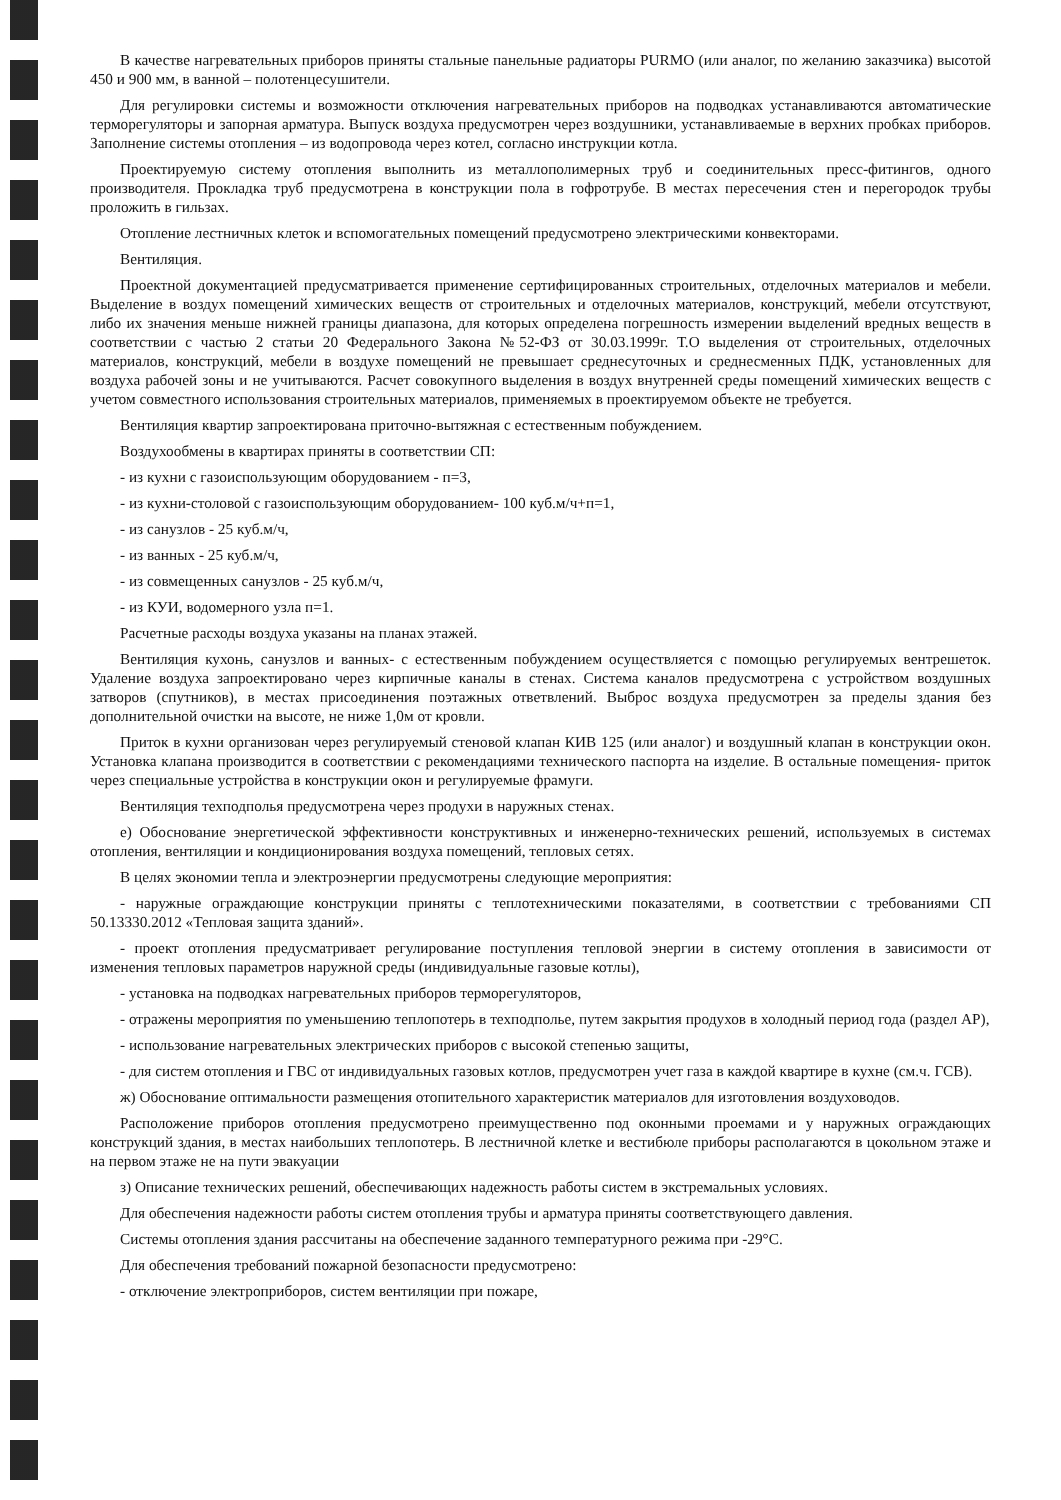В качестве нагревательных приборов приняты стальные панельные радиаторы PURMO (или аналог, по желанию заказчика) высотой 450 и 900 мм, в ванной – полотенцесушители.
Для регулировки системы и возможности отключения нагревательных приборов на подводках устанавливаются автоматические терморегуляторы и запорная арматура. Выпуск воздуха предусмотрен через воздушники, устанавливаемые в верхних пробках приборов. Заполнение системы отопления – из водопровода через котел, согласно инструкции котла.
Проектируемую систему отопления выполнить из металлополимерных труб и соединительных пресс-фитингов, одного производителя. Прокладка труб предусмотрена в конструкции пола в гофротрубе. В местах пересечения стен и перегородок трубы проложить в гильзах.
Отопление лестничных клеток и вспомогательных помещений предусмотрено электрическими конвекторами.
Вентиляция.
Проектной документацией предусматривается применение сертифицированных строительных, отделочных материалов и мебели. Выделение в воздух помещений химических веществ от строительных и отделочных материалов, конструкций, мебели отсутствуют, либо их значения меньше нижней границы диапазона, для которых определена погрешность измерении выделений вредных веществ в соответствии с частью 2 статьи 20 Федерального Закона №52-ФЗ от 30.03.1999г. Т.О выделения от строительных, отделочных материалов, конструкций, мебели в воздухе помещений не превышает среднесуточных и среднесменных ПДК, установленных для воздуха рабочей зоны и не учитываются. Расчет совокупного выделения в воздух внутренней среды помещений химических веществ с учетом совместного использования строительных материалов, применяемых в проектируемом объекте не требуется.
Вентиляция квартир запроектирована приточно-вытяжная с естественным побуждением.
Воздухообмены в квартирах приняты в соответствии СП:
- из кухни с газоиспользующим оборудованием - п=3,
- из кухни-столовой с газоиспользующим оборудованием- 100 куб.м/ч+п=1,
- из санузлов - 25 куб.м/ч,
- из ванных - 25 куб.м/ч,
- из совмещенных санузлов - 25 куб.м/ч,
- из КУИ, водомерного узла п=1.
Расчетные расходы воздуха указаны на планах этажей.
Вентиляция кухонь, санузлов и ванных- с естественным побуждением осуществляется с помощью регулируемых вентрешеток. Удаление воздуха запроектировано через кирпичные каналы в стенах. Система каналов предусмотрена с устройством воздушных затворов (спутников), в местах присоединения поэтажных ответвлений. Выброс воздуха предусмотрен за пределы здания без дополнительной очистки на высоте, не ниже 1,0м от кровли.
Приток в кухни организован через регулируемый стеновой клапан КИВ 125 (или аналог) и воздушный клапан в конструкции окон. Установка клапана производится в соответствии с рекомендациями технического паспорта на изделие. В остальные помещения- приток через специальные устройства в конструкции окон и регулируемые фрамуги.
Вентиляция техподполья предусмотрена через продухи в наружных стенах.
е) Обоснование энергетической эффективности конструктивных и инженерно-технических решений, используемых в системах отопления, вентиляции и кондиционирования воздуха помещений, тепловых сетях.
В целях экономии тепла и электроэнергии предусмотрены следующие мероприятия:
- наружные ограждающие конструкции приняты с теплотехническими показателями, в соответствии с требованиями СП 50.13330.2012 «Тепловая защита зданий».
- проект отопления предусматривает регулирование поступления тепловой энергии в систему отопления в зависимости от изменения тепловых параметров наружной среды (индивидуальные газовые котлы),
- установка на подводках нагревательных приборов терморегуляторов,
- отражены мероприятия по уменьшению теплопотерь в техподполье, путем закрытия продухов в холодный период года (раздел АР),
- использование нагревательных электрических приборов с высокой степенью защиты,
- для систем отопления и ГВС от индивидуальных газовых котлов, предусмотрен учет газа в каждой квартире в кухне (см.ч. ГСВ).
ж) Обоснование оптимальности размещения отопительного характеристик материалов для изготовления воздуховодов.
Расположение приборов отопления предусмотрено преимущественно под оконными проемами и у наружных ограждающих конструкций здания, в местах наибольших теплопотерь. В лестничной клетке и вестибюле приборы располагаются в цокольном этаже и на первом этаже не на пути эвакуации
з) Описание технических решений, обеспечивающих надежность работы систем в экстремальных условиях.
Для обеспечения надежности работы систем отопления трубы и арматура приняты соответствующего давления.
Системы отопления здания рассчитаны на обеспечение заданного температурного режима при -29°С.
Для обеспечения требований пожарной безопасности предусмотрено:
- отключение электроприборов, систем вентиляции при пожаре,